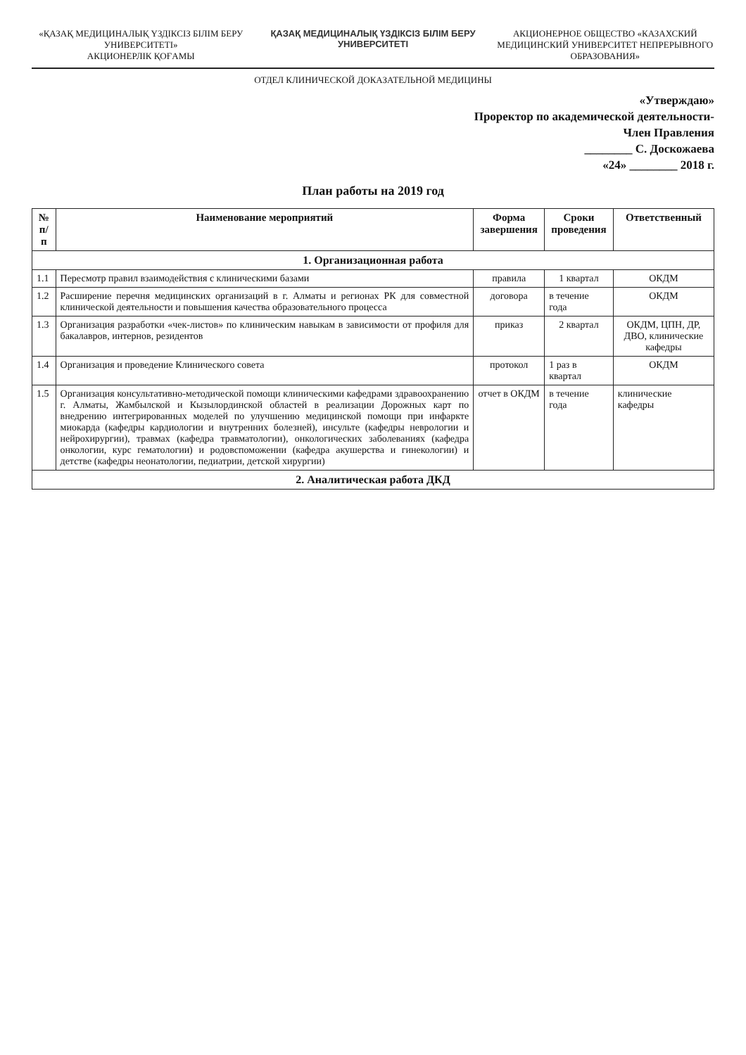«ҚАЗАҚ МЕДИЦИНАЛЫҚ ҮЗДІКСІЗ БІЛІМ БЕРУ УНИВЕРСИТЕТІ»
АКЦИОНЕРЛІК ҚОҒАМЫ
ҚАЗАҚ МЕДИЦИНАЛЫҚ ҮЗДІКСІЗ БІЛІМ БЕРУ УНИВЕРСИТЕТІ
АКЦИОНЕРНОЕ ОБЩЕСТВО «КАЗАХСКИЙ МЕДИЦИНСКИЙ УНИВЕРСИТЕТ НЕПРЕРЫВНОГО ОБРАЗОВАНИЯ»
ОТДЕЛ КЛИНИЧЕСКОЙ ДОКАЗАТЕЛЬНОЙ МЕДИЦИНЫ
«Утверждаю»
Проректор по академической деятельности-
Член Правления
________ С. Доскожаева
«24» ________ 2018 г.
План работы на 2019 год
| № п/п | Наименование мероприятий | Форма завершения | Сроки проведения | Ответственный |
| --- | --- | --- | --- | --- |
| 1. Организационная работа | | | | |
| 1.1 | Пересмотр правил взаимодействия с клиническими базами | правила | 1 квартал | ОКДМ |
| 1.2 | Расширение перечня медицинских организаций в г. Алматы и регионах РК для совместной клинической деятельности и повышения качества образовательного процесса | договора | в течение года | ОКДМ |
| 1.3 | Организация разработки «чек-листов» по клиническим навыкам в зависимости от профиля для бакалавров, интернов, резидентов | приказ | 2 квартал | ОКДМ, ЦПН, ДР, ДВО, клинические кафедры |
| 1.4 | Организация и проведение Клинического совета | протокол | 1 раз в квартал | ОКДМ |
| 1.5 | Организация консультативно-методической помощи клиническими кафедрами здравоохранению г. Алматы, Жамбылской и Кызылординской областей в реализации Дорожных карт по внедрению интегрированных моделей по улучшению медицинской помощи при инфаркте миокарда (кафедры кардиологии и внутренних болезней), инсульте (кафедры неврологии и нейрохирургии), травмах (кафедра травматологии), онкологических заболеваниях (кафедра онкологии, курс гематологии) и родовспоможении (кафедра акушерства и гинекологии) и детстве (кафедры неонатологии, педиатрии, детской хирургии) | отчет в ОКДМ | в течение года | клинические кафедры |
| 2. Аналитическая работа ДКД | | | | |